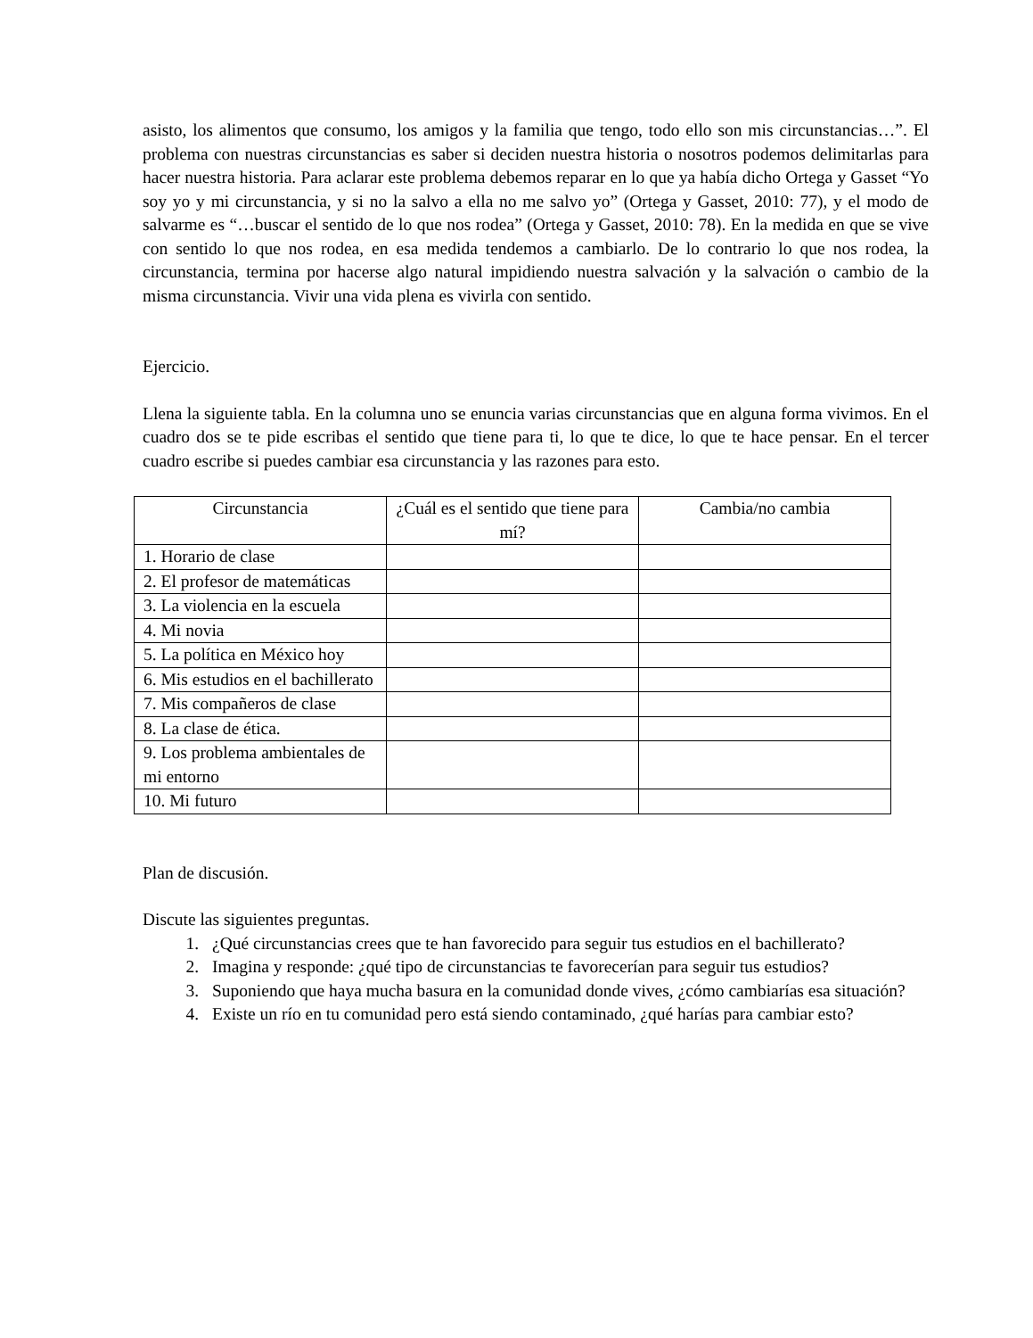asisto, los alimentos que consumo, los amigos y la familia que tengo, todo ello son mis circunstancias…”. El problema con nuestras circunstancias es saber si deciden nuestra historia o nosotros podemos delimitarlas para hacer nuestra historia. Para aclarar este problema debemos reparar en lo que ya había dicho Ortega y Gasset “Yo soy yo y mi circunstancia, y si no la salvo a ella no me salvo yo” (Ortega y Gasset, 2010: 77), y el modo de salvarme es “…buscar el sentido de lo que nos rodea” (Ortega y Gasset, 2010: 78). En la medida en que se vive con sentido lo que nos rodea, en esa medida tendemos a cambiarlo. De lo contrario lo que nos rodea, la circunstancia, termina por hacerse algo natural impidiendo nuestra salvación y la salvación o cambio de la misma circunstancia. Vivir una vida plena es vivirla con sentido.
Ejercicio.
Llena la siguiente tabla. En la columna uno se enuncia varias circunstancias que en alguna forma vivimos. En el cuadro dos se te pide escribas el sentido que tiene para ti, lo que te dice, lo que te hace pensar. En el tercer cuadro escribe si puedes cambiar esa circunstancia y las razones para esto.
| Circunstancia | ¿Cuál es el sentido que tiene para mí? | Cambia/no cambia |
| 1. Horario de clase | | |
| 2. El profesor de matemáticas | | |
| 3. La violencia en la escuela | | |
| 4. Mi novia | | |
| 5. La política en México hoy | | |
| 6. Mis estudios en el bachillerato | | |
| 7. Mis compañeros de clase | | |
| 8. La clase de ética. | | |
| 9. Los problema ambientales de mi entorno | | |
| 10. Mi futuro | | |
Plan de discusión.
Discute las siguientes preguntas.
1. ¿Qué circunstancias crees que te han favorecido para seguir tus estudios en el bachillerato?
2. Imagina y responde: ¿qué tipo de circunstancias te favorecerían para seguir tus estudios?
3. Suponiendo que haya mucha basura en la comunidad donde vives, ¿cómo cambiarías esa situación?
4. Existe un río en tu comunidad pero está siendo contaminado, ¿qué harías para cambiar esto?